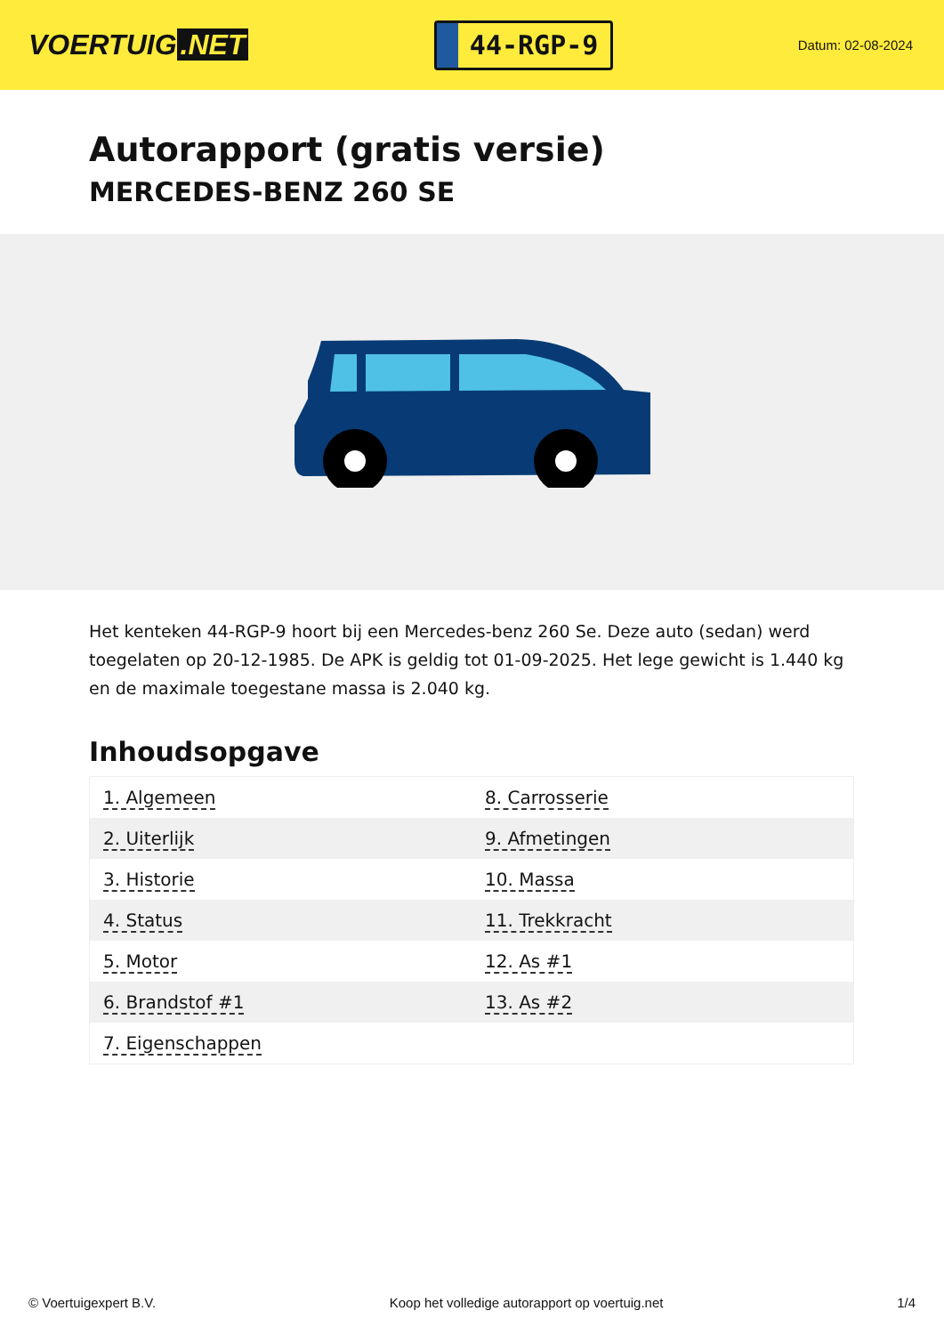VOERTUIG.NET
44-RGP-9
Datum: 02-08-2024
Autorapport (gratis versie)
MERCEDES-BENZ 260 SE
Het kenteken 44-RGP-9 hoort bij een Mercedes-benz 260 Se. Deze auto (sedan) werd toegelaten op 20-12-1985. De APK is geldig tot 01-09-2025. Het lege gewicht is 1.440 kg en de maximale toegestane massa is 2.040 kg.
Inhoudsopgave
| 1. Algemeen | 8. Carrosserie |
| 2. Uiterlijk | 9. Afmetingen |
| 3. Historie | 10. Massa |
| 4. Status | 11. Trekkracht |
| 5. Motor | 12. As #1 |
| 6. Brandstof #1 | 13. As #2 |
| 7. Eigenschappen | |
© Voertuigexpert B.V. Koop het volledige autorapport op voertuig.net 1/4